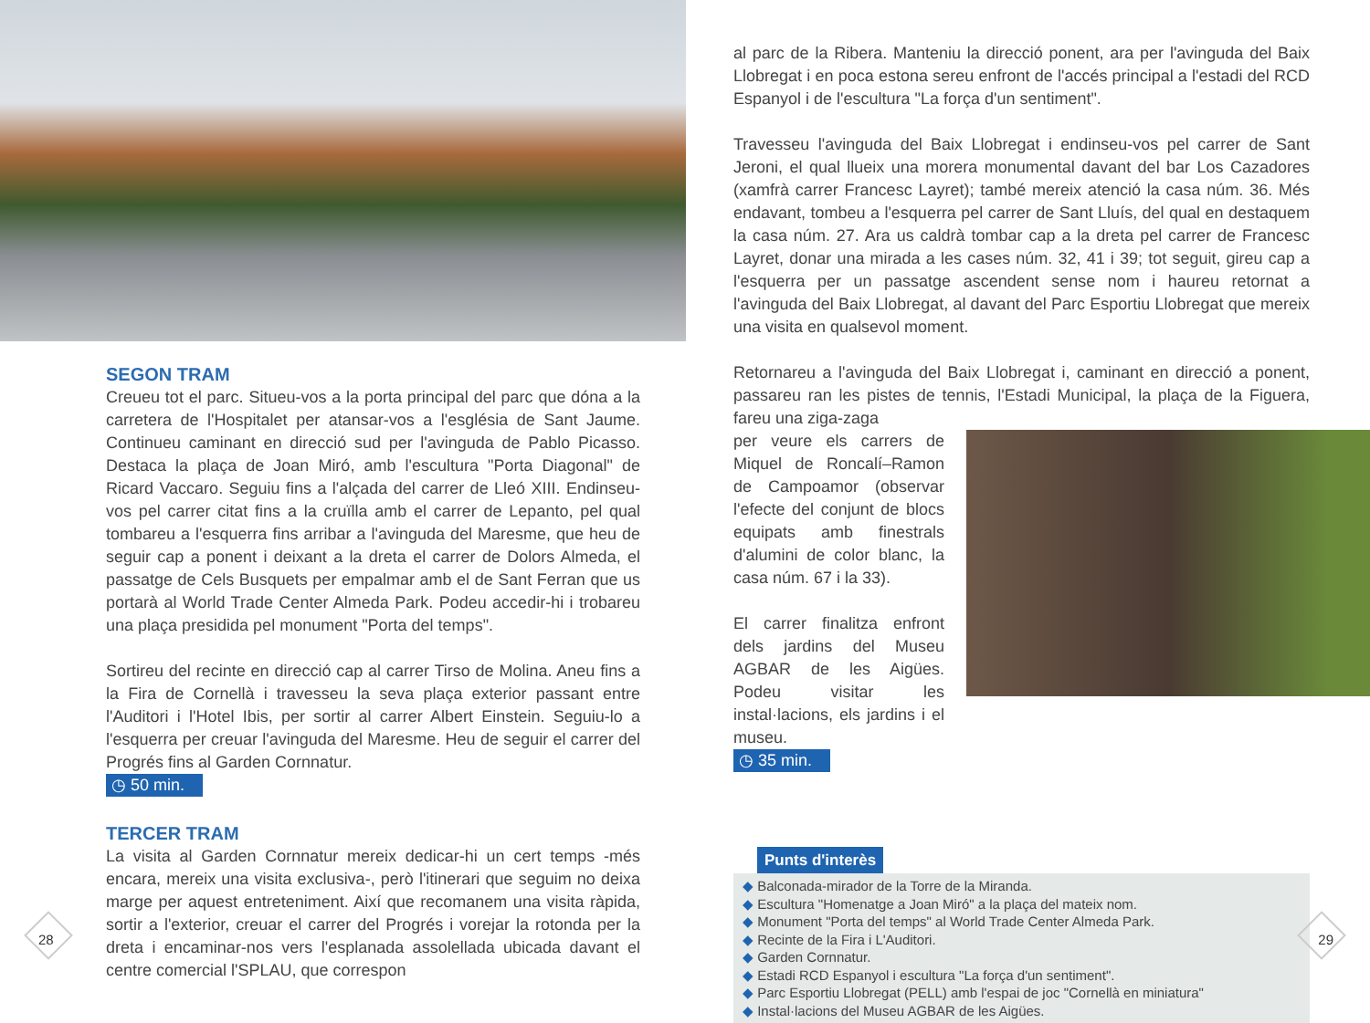SEGON TRAM
Creueu tot el parc. Situeu-vos a la porta principal del parc que dóna a la carretera de l'Hospitalet per atansar-vos a l'església de Sant Jaume. Continueu caminant en direcció sud per l'avinguda de Pablo Picasso. Destaca la plaça de Joan Miró, amb l'escultura "Porta Diagonal" de Ricard Vaccaro. Seguiu fins a l'alçada del carrer de Lleó XIII. Endinseu-vos pel carrer citat fins a la cruïlla amb el carrer de Lepanto, pel qual tombareu a l'esquerra fins arribar a l'avinguda del Maresme, que heu de seguir cap a ponent i deixant a la dreta el carrer de Dolors Almeda, el passatge de Cels Busquets per empalmar amb el de Sant Ferran que us portarà al World Trade Center Almeda Park. Podeu accedir-hi i trobareu una plaça presidida pel monument "Porta del temps".
Sortireu del recinte en direcció cap al carrer Tirso de Molina. Aneu fins a la Fira de Cornellà i travesseu la seva plaça exterior passant entre l'Auditori i l'Hotel Ibis, per sortir al carrer Albert Einstein. Seguiu-lo a l'esquerra per creuar l'avinguda del Maresme. Heu de seguir el carrer del Progrés fins al Garden Cornnatur.
◷ 50 min.
TERCER TRAM
La visita al Garden Cornnatur mereix dedicar-hi un cert temps -més encara, mereix una visita exclusiva-, però l'itinerari que seguim no deixa marge per aquest entreteniment. Així que recomanem una visita ràpida, sortir a l'exterior, creuar el carrer del Progrés i vorejar la rotonda per la dreta i encaminar-nos vers l'esplanada assolellada ubicada davant el centre comercial l'SPLAU, que correspon
28
al parc de la Ribera. Manteniu la direcció ponent, ara per l'avinguda del Baix Llobregat i en poca estona sereu enfront de l'accés principal a l'estadi del RCD Espanyol i de l'escultura "La força d'un sentiment".
Travesseu l'avinguda del Baix Llobregat i endinseu-vos pel carrer de Sant Jeroni, el qual llueix una morera monumental davant del bar Los Cazadores (xamfrà carrer Francesc Layret); també mereix atenció la casa núm. 36. Més endavant, tombeu a l'esquerra pel carrer de Sant Lluís, del qual en destaquem la casa núm. 27. Ara us caldrà tombar cap a la dreta pel carrer de Francesc Layret, donar una mirada a les cases núm. 32, 41 i 39; tot seguit, gireu cap a l'esquerra per un passatge ascendent sense nom i haureu retornat a l'avinguda del Baix Llobregat, al davant del Parc Esportiu Llobregat que mereix una visita en qualsevol moment.
Retornareu a l'avinguda del Baix Llobregat i, caminant en direcció a ponent, passareu ran les pistes de tennis, l'Estadi Municipal, la plaça de la Figuera, fareu una ziga-zaga
per veure els carrers de Miquel de Roncalí–Ramon de Campoamor (observar l'efecte del conjunt de blocs equipats amb finestrals d'alumini de color blanc, la casa núm. 67 i la 33).
El carrer finalitza enfront dels jardins del Museu AGBAR de les Aigües. Podeu visitar les instal·lacions, els jardins i el museu.
◷ 35 min.
Punts d'interès
◆ Balconada-mirador de la Torre de la Miranda.
◆ Escultura "Homenatge a Joan Miró" a la plaça del mateix nom.
◆ Monument "Porta del temps" al World Trade Center Almeda Park.
◆ Recinte de la Fira i L'Auditori.
◆ Garden Cornnatur.
◆ Estadi RCD Espanyol i escultura "La força d'un sentiment".
◆ Parc Esportiu Llobregat (PELL) amb l'espai de joc "Cornellà en miniatura"
◆ Instal·lacions del Museu AGBAR de les Aigües.
29